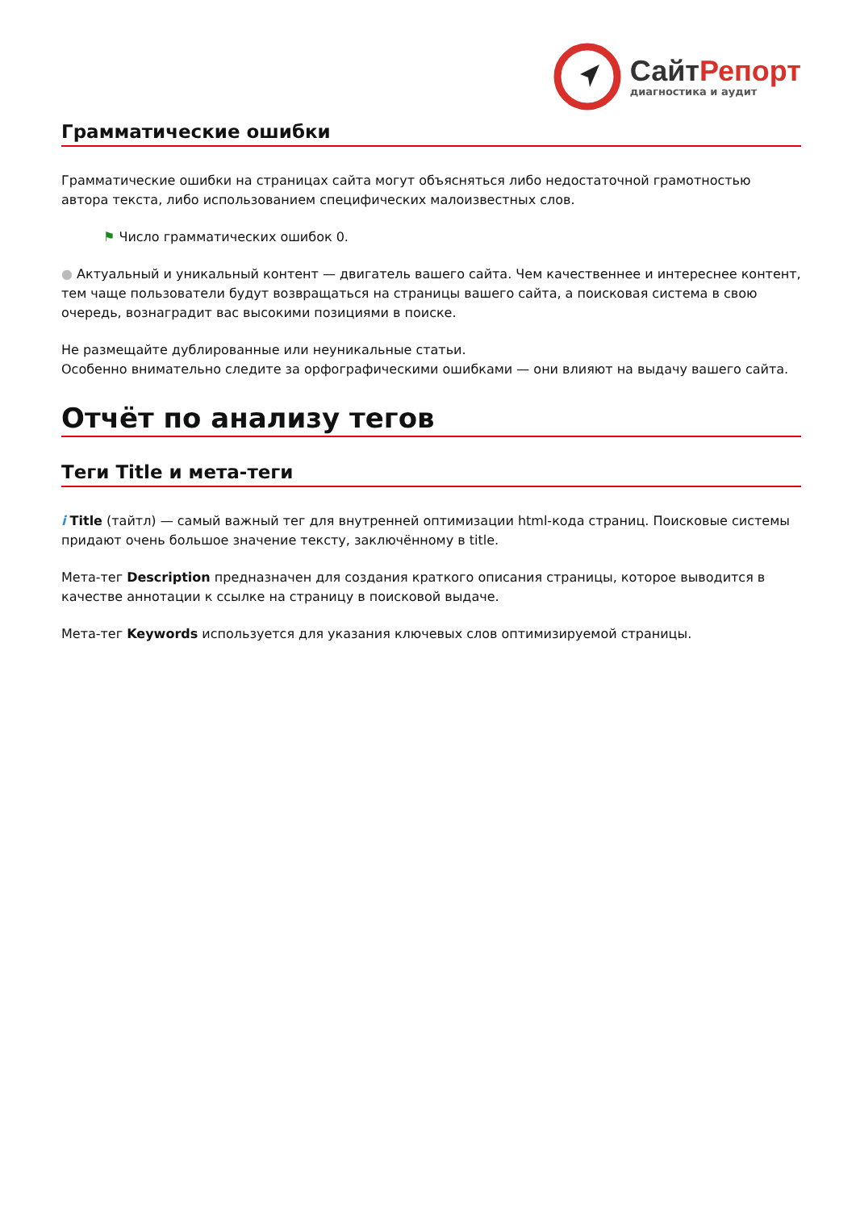СайтРепорт
диагностика и аудит
Грамматические ошибки
Грамматические ошибки на страницах сайта могут объясняться либо недостаточной грамотностью автора текста, либо использованием специфических малоизвестных слов.
⚑ Число грамматических ошибок 0.
● Актуальный и уникальный контент — двигатель вашего сайта. Чем качественнее и интереснее контент, тем чаще пользователи будут возвращаться на страницы вашего сайта, а поисковая система в свою очередь, вознаградит вас высокими позициями в поиске.
Не размещайте дублированные или неуникальные статьи.
Особенно внимательно следите за орфографическими ошибками — они влияют на выдачу вашего сайта.
Отчёт по анализу тегов
Теги Title и мета-теги
i Title (тайтл) — самый важный тег для внутренней оптимизации html-кода страниц. Поисковые системы придают очень большое значение тексту, заключённому в title.
Мета-тег Description предназначен для создания краткого описания страницы, которое выводится в качестве аннотации к ссылке на страницу в поисковой выдаче.
Мета-тег Keywords используется для указания ключевых слов оптимизируемой страницы.